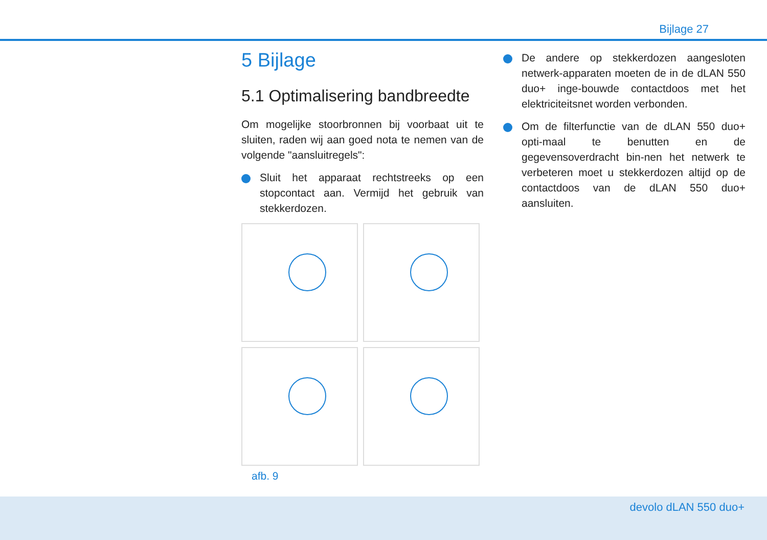Bijlage 27
5 Bijlage
5.1 Optimalisering bandbreedte
Om mogelijke stoorbronnen bij voorbaat uit te sluiten, raden wij aan goed nota te nemen van de volgende "aansluitregels":
Sluit het apparaat rechtstreeks op een stopcontact aan. Vermijd het gebruik van stekkerdozen.
afb. 9
De andere op stekkerdozen aangesloten netwerk-apparaten moeten de in de dLAN 550 duo+ inge-bouwde contactdoos met het elektriciteitsnet worden verbonden.
Om de filterfunctie van de dLAN 550 duo+ opti-maal te benutten en de gegevensoverdracht bin-nen het netwerk te verbeteren moet u stekkerdozen altijd op de contactdoos van de dLAN 550 duo+ aansluiten.
devolo dLAN 550 duo+